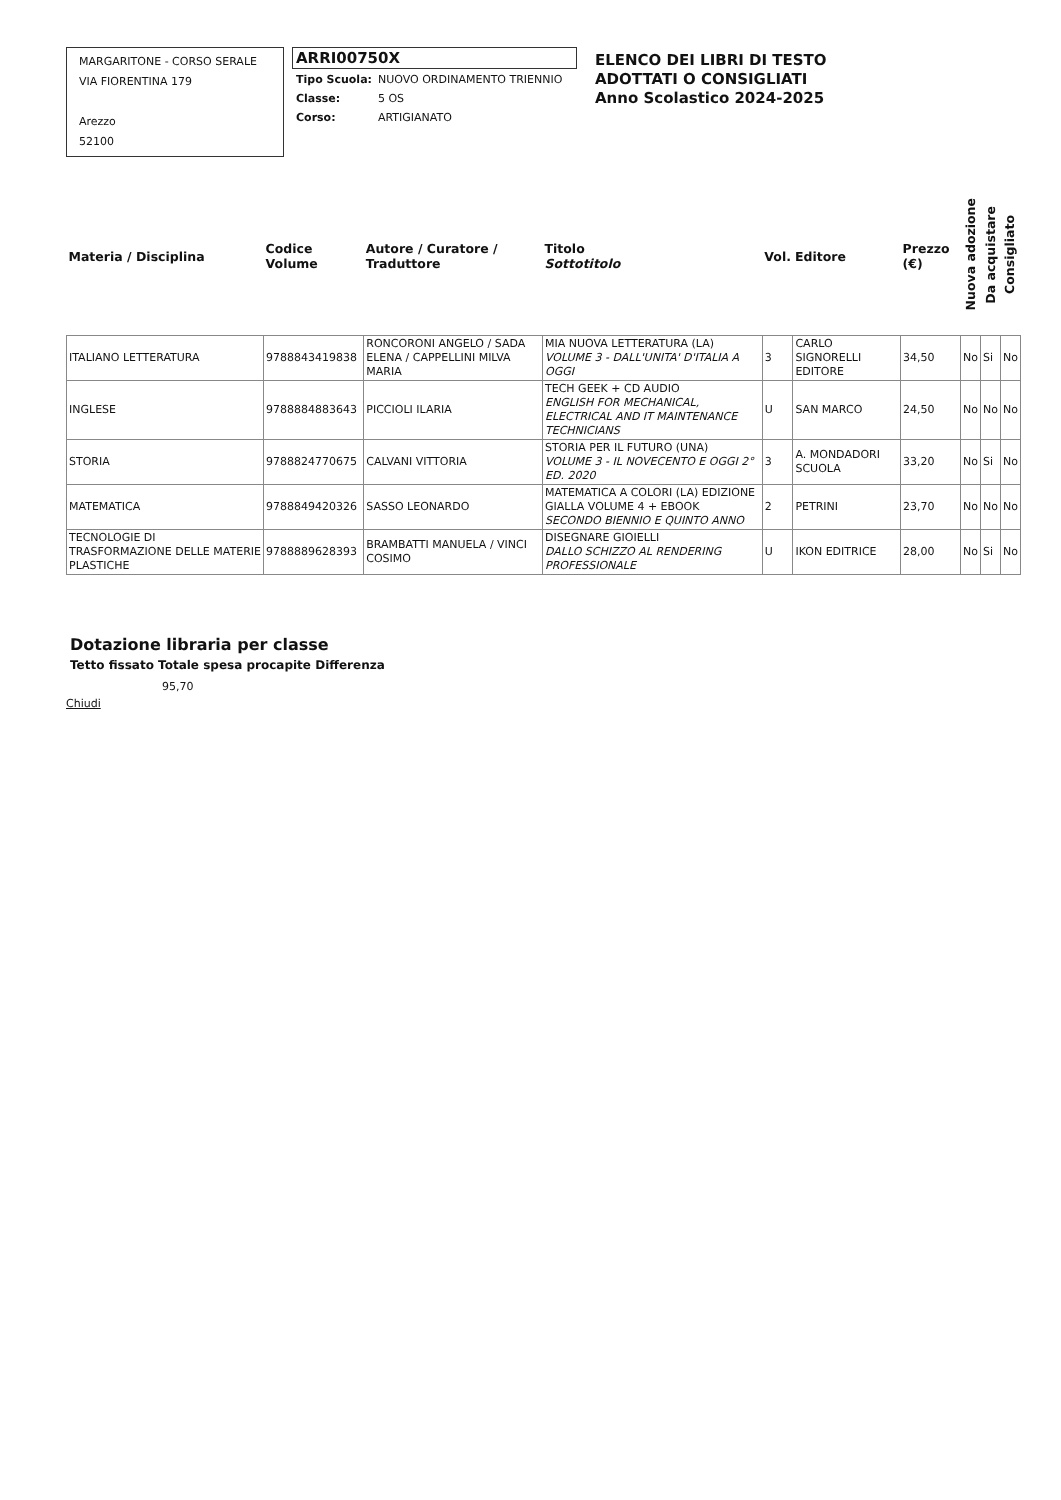MARGARITONE - CORSO SERALE
VIA FIORENTINA 179
Arezzo
52100
ARRI00750X
| Tipo Scuola: | NUOVO ORDINAMENTO TRIENNIO |
| Classe: | 5 OS |
| Corso: | ARTIGIANATO |
ELENCO DEI LIBRI DI TESTO
ADOTTATI O CONSIGLIATI
Anno Scolastico 2024-2025
| Materia / Disciplina | Codice Volume | Autore / Curatore / Traduttore | Titolo Sottotitolo | Vol. | Editore | Prezzo (€) | Nuova adozione | Da acquistare | Consigliato |
| --- | --- | --- | --- | --- | --- | --- | --- | --- | --- |
| ITALIANO LETTERATURA | 9788843419838 | RONCORONI ANGELO / SADA ELENA / CAPPELLINI MILVA MARIA | MIA NUOVA LETTERATURA (LA) VOLUME 3 - DALL'UNITA' D'ITALIA A OGGI | 3 | CARLO SIGNORELLI EDITORE | 34,50 | No | Si | No |
| INGLESE | 9788884883643 | PICCIOLI ILARIA | TECH GEEK + CD AUDIO ENGLISH FOR MECHANICAL, ELECTRICAL AND IT MAINTENANCE TECHNICIANS | U | SAN MARCO | 24,50 | No | No | No |
| STORIA | 9788824770675 | CALVANI VITTORIA | STORIA PER IL FUTURO (UNA) VOLUME 3 - IL NOVECENTO E OGGI 2° ED. 2020 | 3 | A. MONDADORI SCUOLA | 33,20 | No | Si | No |
| MATEMATICA | 9788849420326 | SASSO LEONARDO | MATEMATICA A COLORI (LA) EDIZIONE GIALLA VOLUME 4 + EBOOK SECONDO BIENNIO E QUINTO ANNO | 2 | PETRINI | 23,70 | No | No | No |
| TECNOLOGIE DI TRASFORMAZIONE DELLE MATERIE PLASTICHE | 9788889628393 | BRAMBATTI MANUELA / VINCI COSIMO | DISEGNARE GIOIELLI DALLO SCHIZZO AL RENDERING PROFESSIONALE | U | IKON EDITRICE | 28,00 | No | Si | No |
Dotazione libraria per classe
Tetto fissato Totale spesa procapite Differenza
95,70
Chiudi